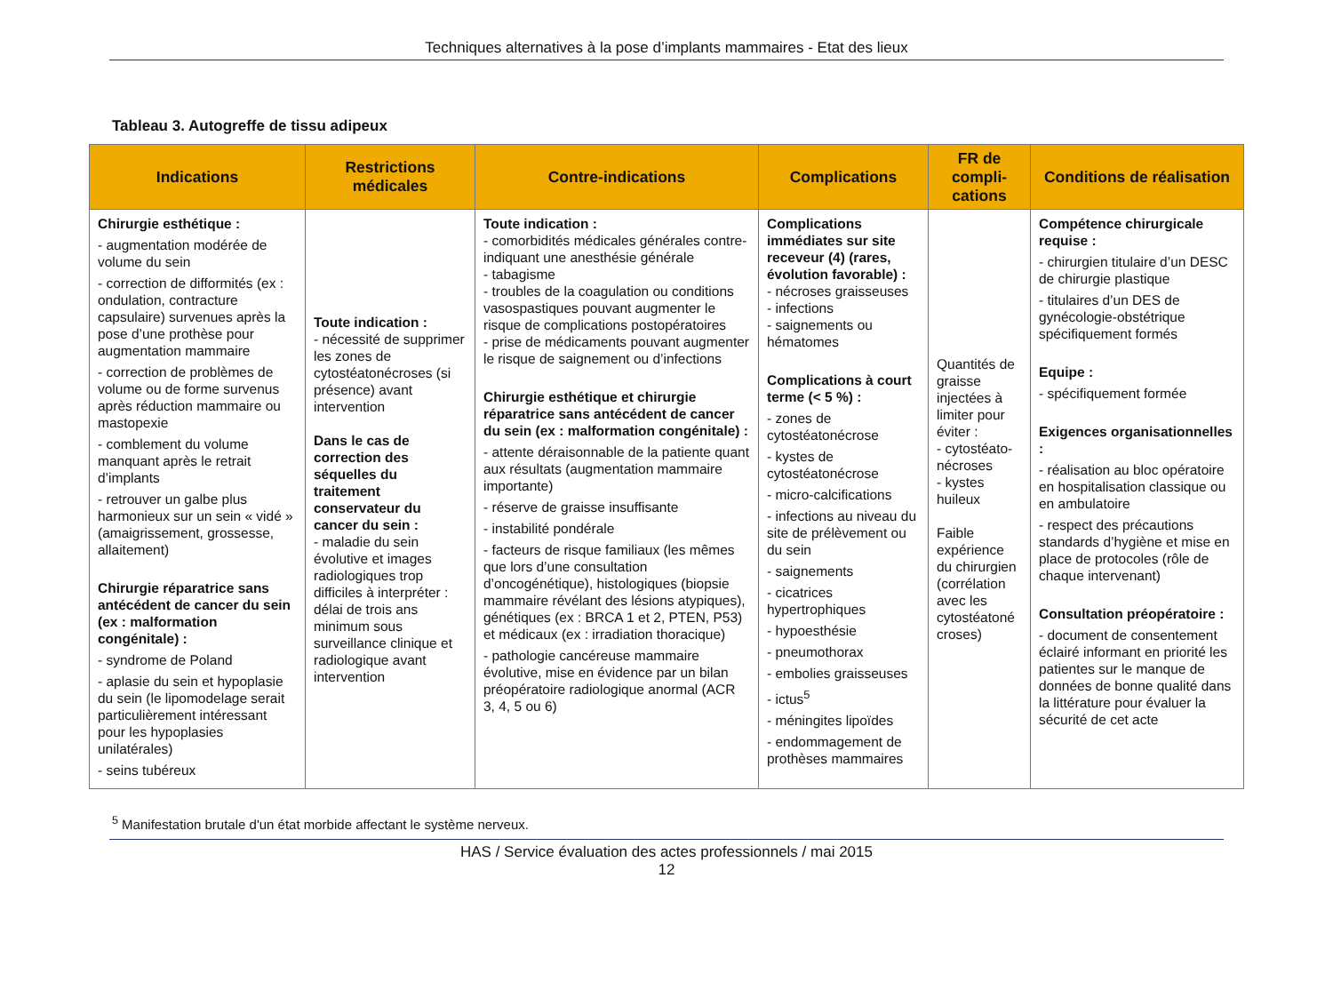Techniques alternatives à la pose d’implants mammaires - Etat des lieux
Tableau 3. Autogreffe de tissu adipeux
| Indications | Restrictions médicales | Contre-indications | Complications | FR de compli-cations | Conditions de réalisation |
| --- | --- | --- | --- | --- | --- |
| Chirurgie esthétique : - augmentation modérée de volume du sein - correction de difformités (ex : ondulation, contracture capsulaire) survenues après la pose d’une prothèse pour augmentation mammaire - correction de problèmes de volume ou de forme survenus après réduction mammaire ou mastopexie - comblement du volume manquant après le retrait d’implants - retrouver un galbe plus harmonieux sur un sein « vidé » (amaigrissement, grossesse, allaitement) Chirurgie réparatrice sans antécédent de cancer du sein (ex : malformation congénitale) : - syndrome de Poland - aplasie du sein et hypoplasie du sein (le lipomodelage serait particulièrement intéressant pour les hypoplasies unilatérales) - seins tubéreux | Toute indication : - nécessité de supprimer les zones de cytostéatonécroses (si présence) avant intervention Dans le cas de correction des séquelles du traitement conservateur du cancer du sein : - maladie du sein évolutive et images radiologiques trop difficiles à interpréter : délai de trois ans minimum sous surveillance clinique et radiologique avant intervention | Toute indication : - comorbidités médicales générales contre-indiquant une anesthésie générale - tabagisme - troubles de la coagulation ou conditions vasospastiques pouvant augmenter le risque de complications postopératoires - prise de médicaments pouvant augmenter le risque de saignement ou d’infections Chirurgie esthétique et chirurgie réparatrice sans antécédent de cancer du sein (ex : malformation congénitale) : - attente déraisonnable de la patiente quant aux résultats (augmentation mammaire importante) - réserve de graisse insuffisante - instabilité pondérale - facteurs de risque familiaux (les mêmes que lors d’une consultation d’oncogénétique), histologiques (biopsie mammaire révélant des lésions atypiques), génétiques (ex : BRCA 1 et 2, PTEN, P53) et médicaux (ex : irradiation thoracique) - pathologie cancéreuse mammaire évolutive, mise en évidence par un bilan préopératoire radiologique anormal (ACR 3, 4, 5 ou 6) | Complications immédiates sur site receveur (4) (rares, évolution favorable) : - nécroses graisseuses - infections - saignements ou hématomes Complications à court terme (< 5 %) : - zones de cytostéatonécrose - kystes de cytostéatonécrose - micro-calcifications - infections au niveau du site de prélèvement ou du sein - saignements - cicatrices hypertrophiques - hypoesthésie - pneumothorax - embolies graisseuses - ictus<sup>5</sup> - méningites lipoïdes - endommagement de prothèses mammaires | Quantités de graisse injectées à limiter pour éviter : - cytostéato-nécroses - kystes huileux Faible expérience du chirurgien (corrélation avec les cytostéatoné croses) | Compétence chirurgicale requise : - chirurgien titulaire d’un DESC de chirurgie plastique - titulaires d’un DES de gynécologie-obstétrique spécifiquement formés Equipe : - spécifiquement formée Exigences organisationnelles : - réalisation au bloc opératoire en hospitalisation classique ou en ambulatoire - respect des précautions standards d’hygiène et mise en place de protocoles (rôle de chaque intervenant) Consultation préopératoire : - document de consentement éclairé informant en priorité les patientes sur le manque de données de bonne qualité dans la littérature pour évaluer la sécurité de cet acte |
<sup>5</sup> Manifestation brutale d'un état morbide affectant le système nerveux.
HAS / Service évaluation des actes professionnels / mai 2015
12